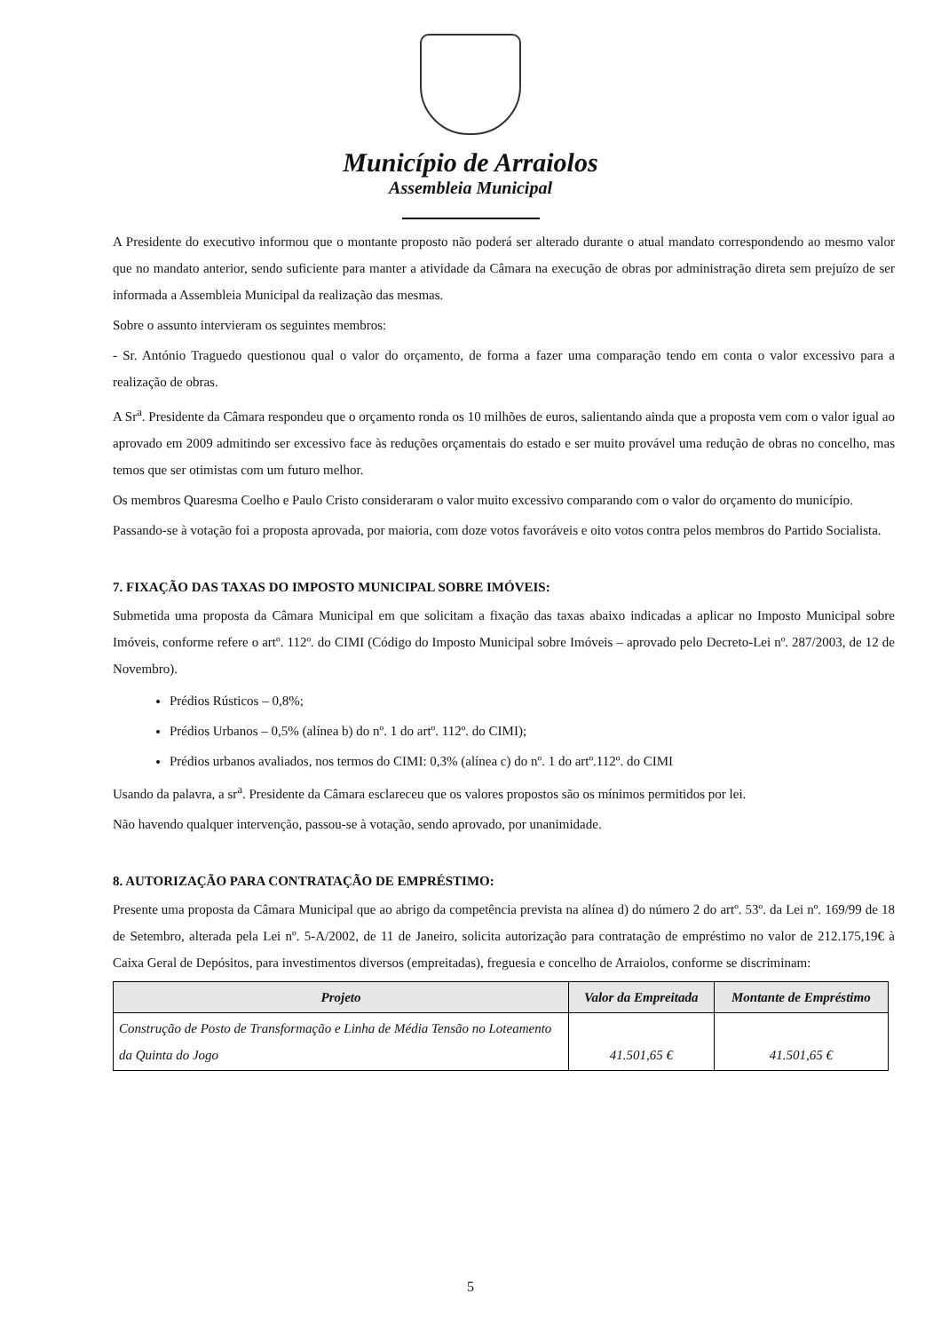Município de Arraiolos
Assembleia Municipal
A Presidente do executivo informou que o montante proposto não poderá ser alterado durante o atual mandato correspondendo ao mesmo valor que no mandato anterior, sendo suficiente para manter a atividade da Câmara na execução de obras por administração direta sem prejuízo de ser informada a Assembleia Municipal da realização das mesmas.
Sobre o assunto intervieram os seguintes membros:
- Sr. António Traguedo questionou qual o valor do orçamento, de forma a fazer uma comparação tendo em conta o valor excessivo para a realização de obras.
A Sr<sup>a</sup>. Presidente da Câmara respondeu que o orçamento ronda os 10 milhões de euros, salientando ainda que a proposta vem com o valor igual ao aprovado em 2009 admitindo ser excessivo face às reduções orçamentais do estado e ser muito provável uma redução de obras no concelho, mas temos que ser otimistas com um futuro melhor.
Os membros Quaresma Coelho e Paulo Cristo consideraram o valor muito excessivo comparando com o valor do orçamento do município.
Passando-se à votação foi a proposta aprovada, por maioria, com doze votos favoráveis e oito votos contra pelos membros do Partido Socialista.
7. FIXAÇÃO DAS TAXAS DO IMPOSTO MUNICIPAL SOBRE IMÓVEIS:
Submetida uma proposta da Câmara Municipal em que solicitam a fixação das taxas abaixo indicadas a aplicar no Imposto Municipal sobre Imóveis, conforme refere o artº. 112º. do CIMI (Código do Imposto Municipal sobre Imóveis – aprovado pelo Decreto-Lei nº. 287/2003, de 12 de Novembro).
Prédios Rústicos – 0,8%;
Prédios Urbanos – 0,5% (alínea b) do nº. 1 do artº. 112º. do CIMI);
Prédios urbanos avaliados, nos termos do CIMI: 0,3% (alínea c) do nº. 1 do artº.112º. do CIMI
Usando da palavra, a sr<sup>a</sup>. Presidente da Câmara esclareceu que os valores propostos são os mínimos permitidos por lei.
Não havendo qualquer intervenção, passou-se à votação, sendo aprovado, por unanimidade.
8. AUTORIZAÇÃO PARA CONTRATAÇÃO DE EMPRÉSTIMO:
Presente uma proposta da Câmara Municipal que ao abrigo da competência prevista na alínea d) do número 2 do artº. 53º. da Lei nº. 169/99 de 18 de Setembro, alterada pela Lei nº. 5-A/2002, de 11 de Janeiro, solicita autorização para contratação de empréstimo no valor de 212.175,19€ à Caixa Geral de Depósitos, para investimentos diversos (empreitadas), freguesia e concelho de Arraiolos, conforme se discriminam:
| Projeto | Valor da Empreitada | Montante de Empréstimo |
| --- | --- | --- |
| Construção de Posto de Transformação e Linha de Média Tensão no Loteamento da Quinta do Jogo | 41.501,65 € | 41.501,65 € |
5